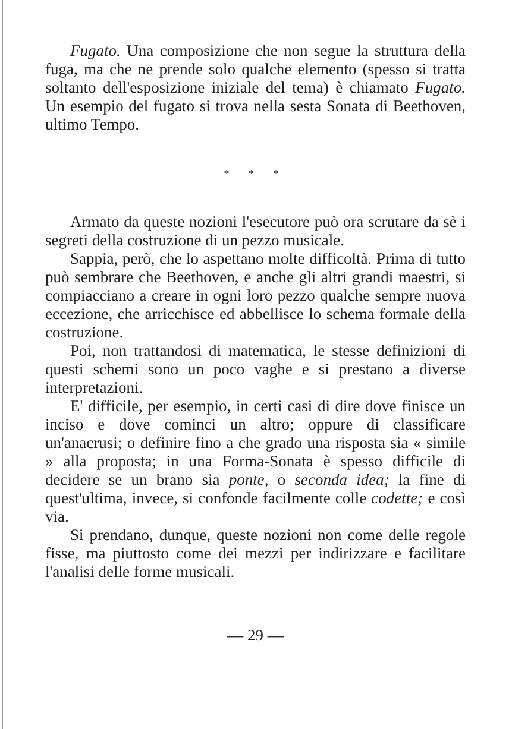Fugato. Una composizione che non segue la struttura della fuga, ma che ne prende solo qualche elemento (spesso si tratta soltanto dell'esposizione iniziale del tema) è chiamato Fugato. Un esempio del fugato si trova nella sesta Sonata di Beethoven, ultimo Tempo.
* * *
Armato da queste nozioni l'esecutore può ora scrutare da sè i segreti della costruzione di un pezzo musicale.
Sappia, però, che lo aspettano molte difficoltà. Prima di tutto può sembrare che Beethoven, e anche gli altri grandi maestri, si compiacciano a creare in ogni loro pezzo qualche sempre nuova eccezione, che arricchisce ed abbellisce lo schema formale della costruzione.
Poi, non trattandosi di matematica, le stesse definizioni di questi schemi sono un poco vaghe e si prestano a diverse interpretazioni.
E' difficile, per esempio, in certi casi di dire dove finisce un inciso e dove cominci un altro; oppure di classificare un'anacrusi; o definire fino a che grado una risposta sia « simile » alla proposta; in una Forma-Sonata è spesso difficile di decidere se un brano sia ponte, o seconda idea; la fine di quest'ultima, invece, si confonde facilmente colle codette; e così via.
Si prendano, dunque, queste nozioni non come delle regole fisse, ma piuttosto come dei mezzi per indirizzare e facilitare l'analisi delle forme musicali.
— 29 —